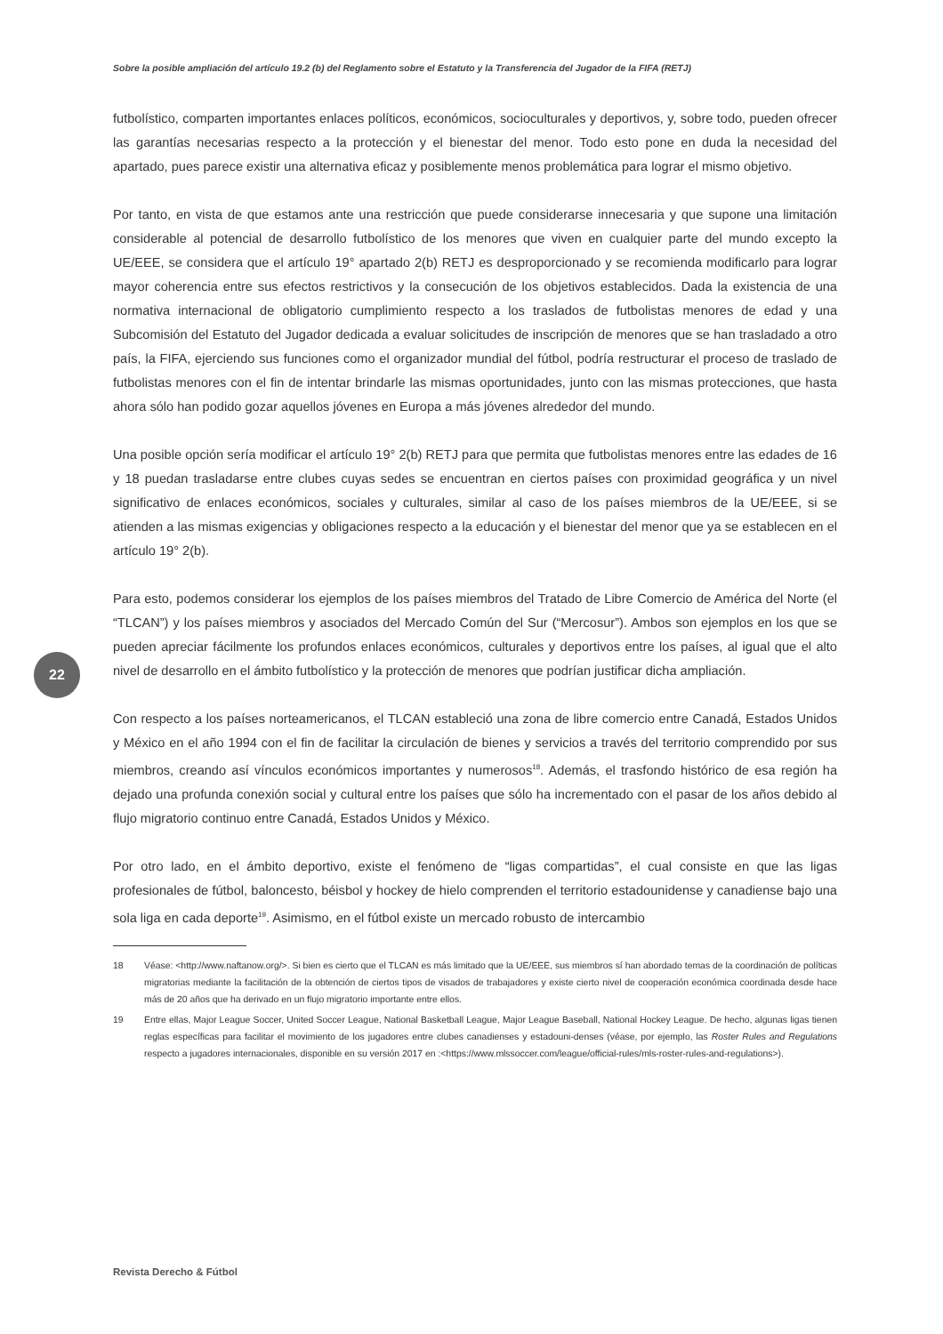Sobre la posible ampliación del artículo 19.2 (b) del Reglamento sobre el Estatuto y la Transferencia del Jugador de la FIFA (RETJ)
futbolístico, comparten importantes enlaces políticos, económicos, socioculturales y deportivos, y, sobre todo, pueden ofrecer las garantías necesarias respecto a la protección y el bienestar del menor. Todo esto pone en duda la necesidad del apartado, pues parece existir una alternativa eficaz y posiblemente menos problemática para lograr el mismo objetivo.
Por tanto, en vista de que estamos ante una restricción que puede considerarse innecesaria y que supone una limitación considerable al potencial de desarrollo futbolístico de los menores que viven en cualquier parte del mundo excepto la UE/EEE, se considera que el artículo 19° apartado 2(b) RETJ es desproporcionado y se recomienda modificarlo para lograr mayor coherencia entre sus efectos restrictivos y la consecución de los objetivos establecidos. Dada la existencia de una normativa internacional de obligatorio cumplimiento respecto a los traslados de futbolistas menores de edad y una Subcomisión del Estatuto del Jugador dedicada a evaluar solicitudes de inscripción de menores que se han trasladado a otro país, la FIFA, ejerciendo sus funciones como el organizador mundial del fútbol, podría restructurar el proceso de traslado de futbolistas menores con el fin de intentar brindarle las mismas oportunidades, junto con las mismas protecciones, que hasta ahora sólo han podido gozar aquellos jóvenes en Europa a más jóvenes alrededor del mundo.
Una posible opción sería modificar el artículo 19° 2(b) RETJ para que permita que futbolistas menores entre las edades de 16 y 18 puedan trasladarse entre clubes cuyas sedes se encuentran en ciertos países con proximidad geográfica y un nivel significativo de enlaces económicos, sociales y culturales, similar al caso de los países miembros de la UE/EEE, si se atienden a las mismas exigencias y obligaciones respecto a la educación y el bienestar del menor que ya se establecen en el artículo 19° 2(b).
Para esto, podemos considerar los ejemplos de los países miembros del Tratado de Libre Comercio de América del Norte (el “TLCAN”) y los países miembros y asociados del Mercado Común del Sur (“Mercosur”). Ambos son ejemplos en los que se pueden apreciar fácilmente los profundos enlaces económicos, culturales y deportivos entre los países, al igual que el alto nivel de desarrollo en el ámbito futbolístico y la protección de menores que podrían justificar dicha ampliación.
Con respecto a los países norteamericanos, el TLCAN estableció una zona de libre comercio entre Canadá, Estados Unidos y México en el año 1994 con el fin de facilitar la circulación de bienes y servicios a través del territorio comprendido por sus miembros, creando así vínculos económicos importantes y numerosos<sup>18</sup>. Además, el trasfondo histórico de esa región ha dejado una profunda conexión social y cultural entre los países que sólo ha incrementado con el pasar de los años debido al flujo migratorio continuo entre Canadá, Estados Unidos y México.
Por otro lado, en el ámbito deportivo, existe el fenómeno de “ligas compartidas”, el cual consiste en que las ligas profesionales de fútbol, baloncesto, béisbol y hockey de hielo comprenden el territorio estadounidense y canadiense bajo una sola liga en cada deporte<sup>19</sup>. Asimismo, en el fútbol existe un mercado robusto de intercambio
18 Véase: <http://www.naftanow.org/>. Si bien es cierto que el TLCAN es más limitado que la UE/EEE, sus miembros sí han abordado temas de la coordinación de políticas migratorias mediante la facilitación de la obtención de ciertos tipos de visados de trabajadores y existe cierto nivel de cooperación económica coordinada desde hace más de 20 años que ha derivado en un flujo migratorio importante entre ellos.
19 Entre ellas, Major League Soccer, United Soccer League, National Basketball League, Major League Baseball, National Hockey League. De hecho, algunas ligas tienen reglas específicas para facilitar el movimiento de los jugadores entre clubes canadienses y estadouni-denses (véase, por ejemplo, las Roster Rules and Regulations respecto a jugadores internacionales, disponible en su versión 2017 en :<https://www.mlssoccer.com/league/official-rules/mls-roster-rules-and-regulations>).
22
Revista Derecho & Fútbol